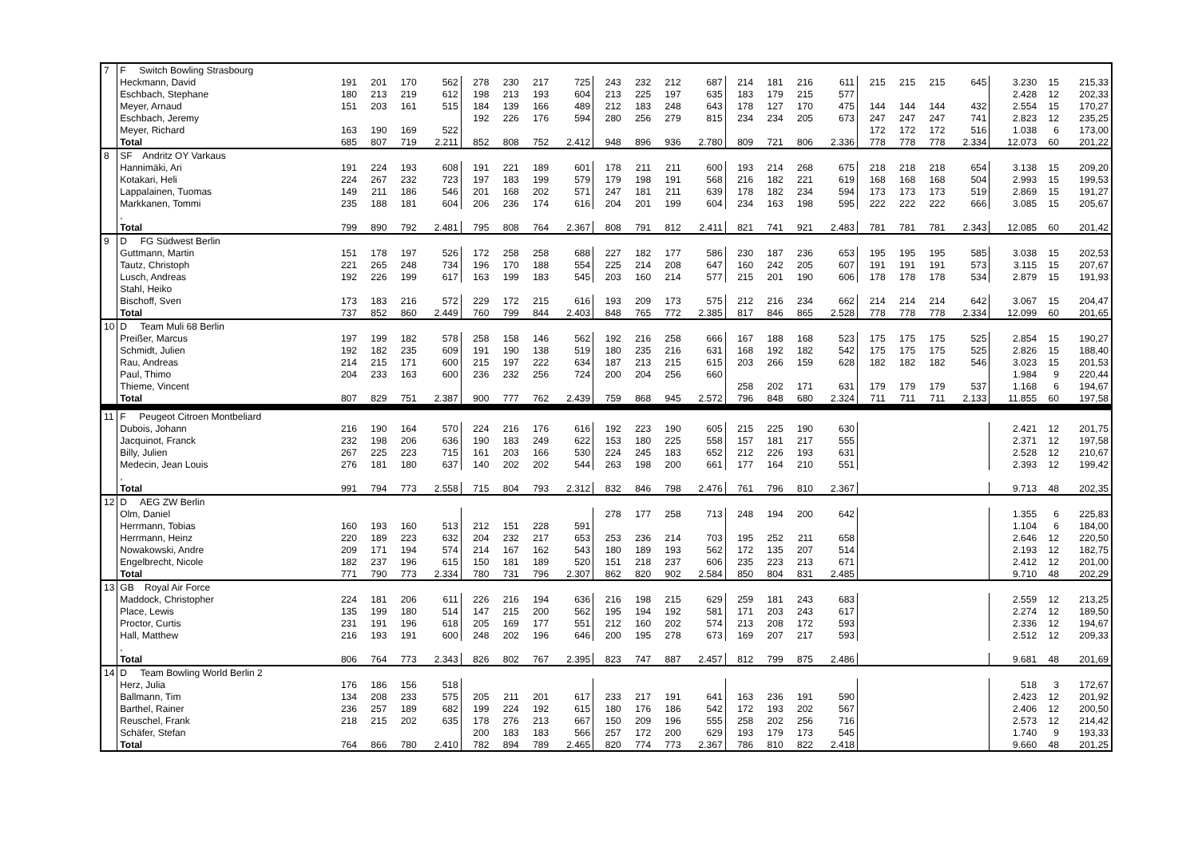| 7 | F Switch Bowling Strasbourg | | | | | | | | | | | | | | | | | | | | | | | |
| | Heckmann, David | 191 | 201 | 170 | 562 | 278 | 230 | 217 | 725 | 243 | 232 | 212 | 687 | 214 | 181 | 216 | 611 | 215 | 215 | 215 | 645 | 3.230 | 15 | 215,33 |
| | Eschbach, Stephane | 180 | 213 | 219 | 612 | 198 | 213 | 193 | 604 | 213 | 225 | 197 | 635 | 183 | 179 | 215 | 577 | | | | | 2.428 | 12 | 202,33 |
| | Meyer, Arnaud | 151 | 203 | 161 | 515 | 184 | 139 | 166 | 489 | 212 | 183 | 248 | 643 | 178 | 127 | 170 | 475 | 144 | 144 | 144 | 432 | 2.554 | 15 | 170,27 |
| | Eschbach, Jeremy | | | | | 192 | 226 | 176 | 594 | 280 | 256 | 279 | 815 | 234 | 234 | 205 | 673 | 247 | 247 | 247 | 741 | 2.823 | 12 | 235,25 |
| | Meyer, Richard | 163 | 190 | 169 | 522 | | | | | | | | | | | | | 172 | 172 | 172 | 516 | 1.038 | 6 | 173,00 |
| | Total | 685 | 807 | 719 | 2.211 | 852 | 808 | 752 | 2.412 | 948 | 896 | 936 | 2.780 | 809 | 721 | 806 | 2.336 | 778 | 778 | 778 | 2.334 | 12.073 | 60 | 201,22 |
| 8 | SF Andritz OY Varkaus | | | | | | | | | | | | | | | | | | | | | | | |
| | Hannimäki, Ari | 191 | 224 | 193 | 608 | 191 | 221 | 189 | 601 | 178 | 211 | 211 | 600 | 193 | 214 | 268 | 675 | 218 | 218 | 218 | 654 | 3.138 | 15 | 209,20 |
| | Kotakari, Heli | 224 | 267 | 232 | 723 | 197 | 183 | 199 | 579 | 179 | 198 | 191 | 568 | 216 | 182 | 221 | 619 | 168 | 168 | 168 | 504 | 2.993 | 15 | 199,53 |
| | Lappalainen, Tuomas | 149 | 211 | 186 | 546 | 201 | 168 | 202 | 571 | 247 | 181 | 211 | 639 | 178 | 182 | 234 | 594 | 173 | 173 | 173 | 519 | 2.869 | 15 | 191,27 |
| | Markkanen, Tommi | 235 | 188 | 181 | 604 | 206 | 236 | 174 | 616 | 204 | 201 | 199 | 604 | 234 | 163 | 198 | 595 | 222 | 222 | 222 | 666 | 3.085 | 15 | 205,67 |
| | , | | | | | | | | | | | | | | | | | | | | | | | |
| | Total | 799 | 890 | 792 | 2.481 | 795 | 808 | 764 | 2.367 | 808 | 791 | 812 | 2.411 | 821 | 741 | 921 | 2.483 | 781 | 781 | 781 | 2.343 | 12.085 | 60 | 201,42 |
| 9 | D FG Südwest Berlin | | | | | | | | | | | | | | | | | | | | | | | |
| | Guttmann, Martin | 151 | 178 | 197 | 526 | 172 | 258 | 258 | 688 | 227 | 182 | 177 | 586 | 230 | 187 | 236 | 653 | 195 | 195 | 195 | 585 | 3.038 | 15 | 202,53 |
| | Tautz, Christoph | 221 | 265 | 248 | 734 | 196 | 170 | 188 | 554 | 225 | 214 | 208 | 647 | 160 | 242 | 205 | 607 | 191 | 191 | 191 | 573 | 3.115 | 15 | 207,67 |
| | Lusch, Andreas | 192 | 226 | 199 | 617 | 163 | 199 | 183 | 545 | 203 | 160 | 214 | 577 | 215 | 201 | 190 | 606 | 178 | 178 | 178 | 534 | 2.879 | 15 | 191,93 |
| | Stahl, Heiko | | | | | | | | | | | | | | | | | | | | | | | |
| | Bischoff, Sven | 173 | 183 | 216 | 572 | 229 | 172 | 215 | 616 | 193 | 209 | 173 | 575 | 212 | 216 | 234 | 662 | 214 | 214 | 214 | 642 | 3.067 | 15 | 204,47 |
| | Total | 737 | 852 | 860 | 2.449 | 760 | 799 | 844 | 2.403 | 848 | 765 | 772 | 2.385 | 817 | 846 | 865 | 2.528 | 778 | 778 | 778 | 2.334 | 12.099 | 60 | 201,65 |
| 10 | D Team Muli 68 Berlin | | | | | | | | | | | | | | | | | | | | | | | |
| | Preißer, Marcus | 197 | 199 | 182 | 578 | 258 | 158 | 146 | 562 | 192 | 216 | 258 | 666 | 167 | 188 | 168 | 523 | 175 | 175 | 175 | 525 | 2.854 | 15 | 190,27 |
| | Schmidt, Julien | 192 | 182 | 235 | 609 | 191 | 190 | 138 | 519 | 180 | 235 | 216 | 631 | 168 | 192 | 182 | 542 | 175 | 175 | 175 | 525 | 2.826 | 15 | 188,40 |
| | Rau, Andreas | 214 | 215 | 171 | 600 | 215 | 197 | 222 | 634 | 187 | 213 | 215 | 615 | 203 | 266 | 159 | 628 | 182 | 182 | 182 | 546 | 3.023 | 15 | 201,53 |
| | Paul, Thimo | 204 | 233 | 163 | 600 | 236 | 232 | 256 | 724 | 200 | 204 | 256 | 660 | | | | | | | | | 1.984 | 9 | 220,44 |
| | Thieme, Vincent | | | | | | | | | | | | | 258 | 202 | 171 | 631 | 179 | 179 | 179 | 537 | 1.168 | 6 | 194,67 |
| | Total | 807 | 829 | 751 | 2.387 | 900 | 777 | 762 | 2.439 | 759 | 868 | 945 | 2.572 | 796 | 848 | 680 | 2.324 | 711 | 711 | 711 | 2.133 | 11.855 | 60 | 197,58 |
| 11 | F Peugeot Citroen Montbeliard | | | | | | | | | | | | | | | | | | | | | | | |
| | Dubois, Johann | 216 | 190 | 164 | 570 | 224 | 216 | 176 | 616 | 192 | 223 | 190 | 605 | 215 | 225 | 190 | 630 | | | | | 2.421 | 12 | 201,75 |
| | Jacquinot, Franck | 232 | 198 | 206 | 636 | 190 | 183 | 249 | 622 | 153 | 180 | 225 | 558 | 157 | 181 | 217 | 555 | | | | | 2.371 | 12 | 197,58 |
| | Billy, Julien | 267 | 225 | 223 | 715 | 161 | 203 | 166 | 530 | 224 | 245 | 183 | 652 | 212 | 226 | 193 | 631 | | | | | 2.528 | 12 | 210,67 |
| | Medecin, Jean Louis | 276 | 181 | 180 | 637 | 140 | 202 | 202 | 544 | 263 | 198 | 200 | 661 | 177 | 164 | 210 | 551 | | | | | 2.393 | 12 | 199,42 |
| | , | | | | | | | | | | | | | | | | | | | | | | | |
| | Total | 991 | 794 | 773 | 2.558 | 715 | 804 | 793 | 2.312 | 832 | 846 | 798 | 2.476 | 761 | 796 | 810 | 2.367 | | | | | 9.713 | 48 | 202,35 |
| 12 | D AEG ZW Berlin | | | | | | | | | | | | | | | | | | | | | | | |
| | Olm, Daniel | | | | | | | | | 278 | 177 | 258 | 713 | 248 | 194 | 200 | 642 | | | | | 1.355 | 6 | 225,83 |
| | Herrmann, Tobias | 160 | 193 | 160 | 513 | 212 | 151 | 228 | 591 | | | | | | | | | | | | | 1.104 | 6 | 184,00 |
| | Herrmann, Heinz | 220 | 189 | 223 | 632 | 204 | 232 | 217 | 653 | 253 | 236 | 214 | 703 | 195 | 252 | 211 | 658 | | | | | 2.646 | 12 | 220,50 |
| | Nowakowski, Andre | 209 | 171 | 194 | 574 | 214 | 167 | 162 | 543 | 180 | 189 | 193 | 562 | 172 | 135 | 207 | 514 | | | | | 2.193 | 12 | 182,75 |
| | Engelbrecht, Nicole | 182 | 237 | 196 | 615 | 150 | 181 | 189 | 520 | 151 | 218 | 237 | 606 | 235 | 223 | 213 | 671 | | | | | 2.412 | 12 | 201,00 |
| | Total | 771 | 790 | 773 | 2.334 | 780 | 731 | 796 | 2.307 | 862 | 820 | 902 | 2.584 | 850 | 804 | 831 | 2.485 | | | | | 9.710 | 48 | 202,29 |
| 13 | GB Royal Air Force | | | | | | | | | | | | | | | | | | | | | | | |
| | Maddock, Christopher | 224 | 181 | 206 | 611 | 226 | 216 | 194 | 636 | 216 | 198 | 215 | 629 | 259 | 181 | 243 | 683 | | | | | 2.559 | 12 | 213,25 |
| | Place, Lewis | 135 | 199 | 180 | 514 | 147 | 215 | 200 | 562 | 195 | 194 | 192 | 581 | 171 | 203 | 243 | 617 | | | | | 2.274 | 12 | 189,50 |
| | Proctor, Curtis | 231 | 191 | 196 | 618 | 205 | 169 | 177 | 551 | 212 | 160 | 202 | 574 | 213 | 208 | 172 | 593 | | | | | 2.336 | 12 | 194,67 |
| | Hall, Matthew | 216 | 193 | 191 | 600 | 248 | 202 | 196 | 646 | 200 | 195 | 278 | 673 | 169 | 207 | 217 | 593 | | | | | 2.512 | 12 | 209,33 |
| | , | | | | | | | | | | | | | | | | | | | | | | | |
| | Total | 806 | 764 | 773 | 2.343 | 826 | 802 | 767 | 2.395 | 823 | 747 | 887 | 2.457 | 812 | 799 | 875 | 2.486 | | | | | 9.681 | 48 | 201,69 |
| 14 | D Team Bowling World Berlin 2 | | | | | | | | | | | | | | | | | | | | | | | |
| | Herz, Julia | 176 | 186 | 156 | 518 | | | | | | | | | | | | | | | | | 518 | 3 | 172,67 |
| | Ballmann, Tim | 134 | 208 | 233 | 575 | 205 | 211 | 201 | 617 | 233 | 217 | 191 | 641 | 163 | 236 | 191 | 590 | | | | | 2.423 | 12 | 201,92 |
| | Barthel, Rainer | 236 | 257 | 189 | 682 | 199 | 224 | 192 | 615 | 180 | 176 | 186 | 542 | 172 | 193 | 202 | 567 | | | | | 2.406 | 12 | 200,50 |
| | Reuschel, Frank | 218 | 215 | 202 | 635 | 178 | 276 | 213 | 667 | 150 | 209 | 196 | 555 | 258 | 202 | 256 | 716 | | | | | 2.573 | 12 | 214,42 |
| | Schäfer, Stefan | | | | | 200 | 183 | 183 | 566 | 257 | 172 | 200 | 629 | 193 | 179 | 173 | 545 | | | | | 1.740 | 9 | 193,33 |
| | Total | 764 | 866 | 780 | 2.410 | 782 | 894 | 789 | 2.465 | 820 | 774 | 773 | 2.367 | 786 | 810 | 822 | 2.418 | | | | | 9.660 | 48 | 201,25 |